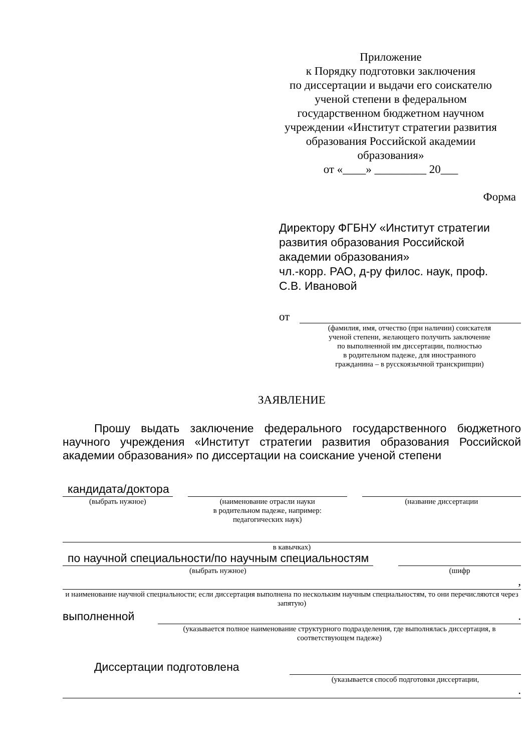Приложение
к Порядку подготовки заключения
по диссертации и выдачи его соискателю
ученой степени в федеральном
государственном бюджетном научном
учреждении «Институт стратегии развития
образования Российской академии
образования»
от «____» _________ 20___
Форма
Директору ФГБНУ «Институт стратегии
развития образования Российской
академии образования»
чл.-корр. РАО, д-ру филос. наук, проф.
С.В. Ивановой
от
(фамилия, имя, отчество (при наличии) соискателя
ученой степени, желающего получить заключение
по выполненной им диссертации, полностью
в родительном падеже, для иностранного
гражданина – в русскоязычной транскрипции)
ЗАЯВЛЕНИЕ
Прошу выдать заключение федерального государственного бюджетного научного учреждения «Институт стратегии развития образования Российской академии образования» по диссертации на соискание ученой степени
кандидата/доктора
(выбрать нужное)
(наименование отрасли науки
в родительном падеже, например:
педагогических наук)
(название диссертации
в кавычках)
по научной специальности/по научным специальностям
(выбрать нужное)
(шифр
,
и наименование научной специальности; если диссертация выполнена по нескольким научным специальностям, то они перечисляются через запятую)
выполненной
.
(указывается полное наименование структурного подразделения, где выполнялась диссертация, в соответствующем падеже)
Диссертации подготовлена
(указывается способ подготовки диссертации,
.